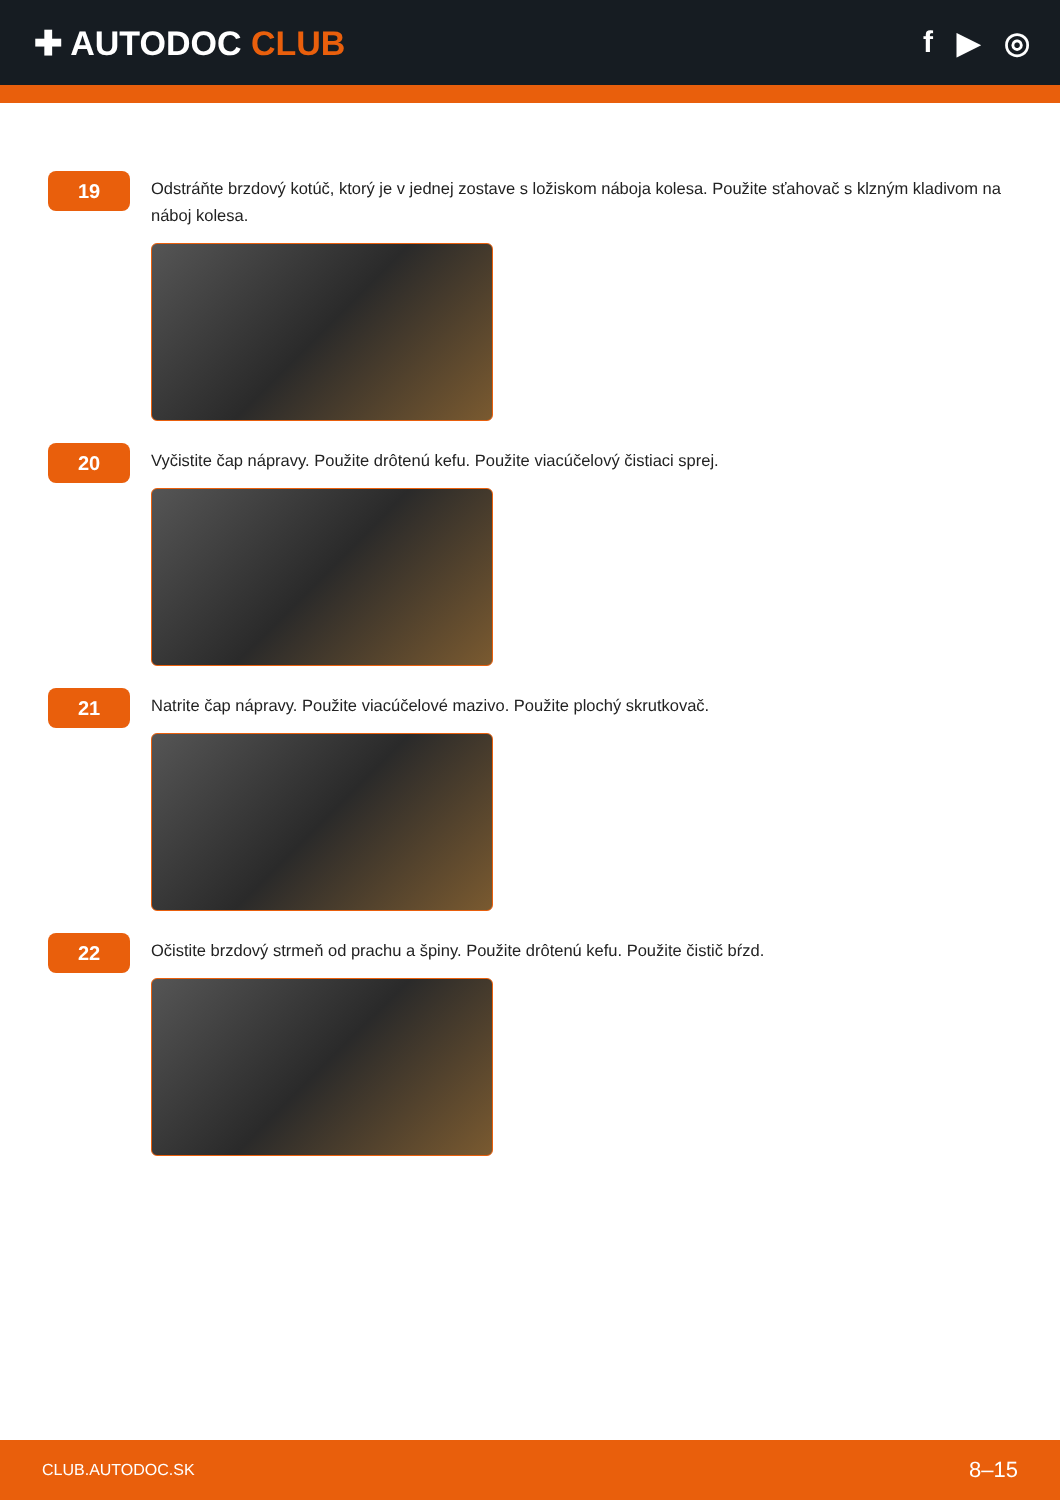✚ AUTODOC CLUB f ▶ ◎
19
Odstráňte brzdový kotúč, ktorý je v jednej zostave s ložiskom náboja kolesa. Použite sťahovač s klzným kladivom na náboj kolesa.
20
Vyčistite čap nápravy. Použite drôtenú kefu. Použite viacúčelový čistiaci sprej.
21
Natrite čap nápravy. Použite viacúčelové mazivo. Použite plochý skrutkovač.
22
Očistite brzdový strmeň od prachu a špiny. Použite drôtenú kefu. Použite čistič bŕzd.
CLUB.AUTODOC.SK 8–15